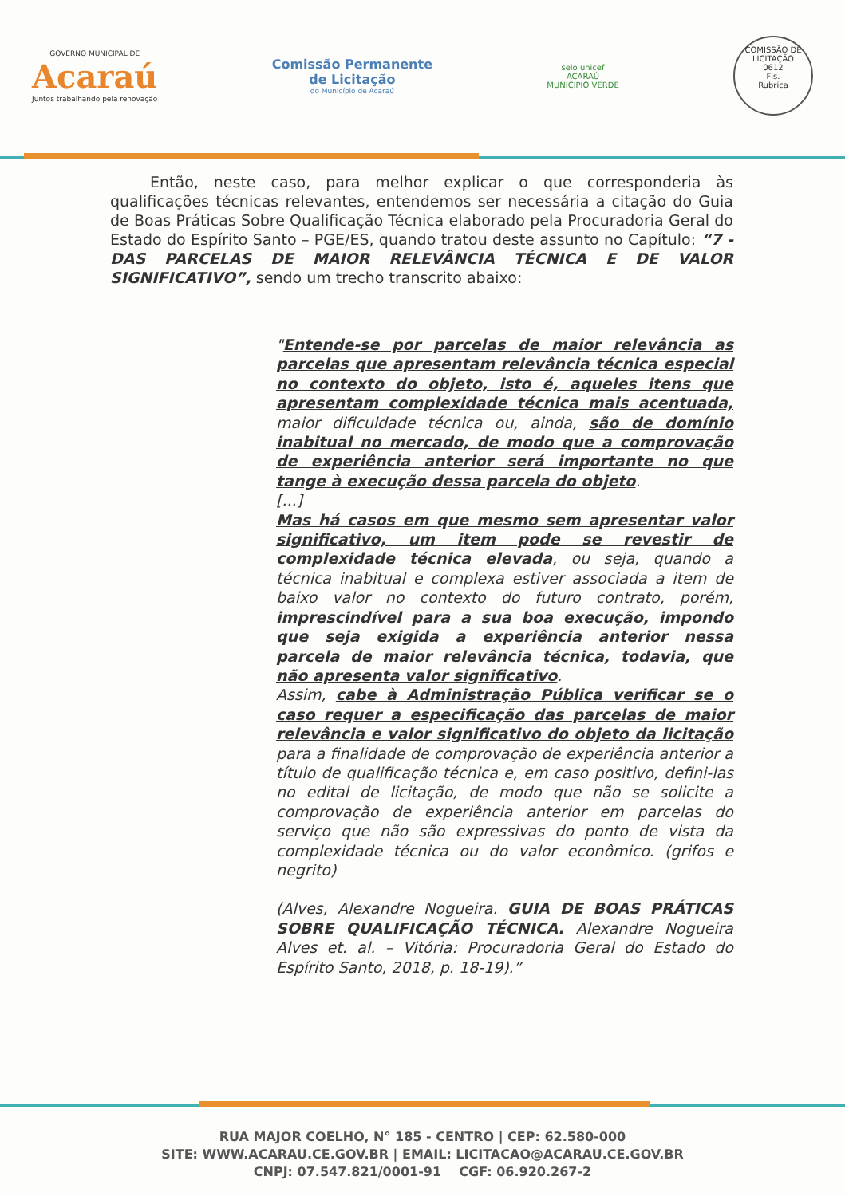GOVERNO MUNICIPAL DE
Acaraú
Juntos trabalhando pela renovação
Comissão Permanente
de Licitação
do Município de Acaraú
selo unicef
ACARAÚ
MUNICÍPIO VERDE
COMISSÃO DE LICITAÇÃO
0612
Fls.
Rubrica
Então, neste caso, para melhor explicar o que corresponderia às qualificações técnicas relevantes, entendemos ser necessária a citação do Guia de Boas Práticas Sobre Qualificação Técnica elaborado pela Procuradoria Geral do Estado do Espírito Santo – PGE/ES, quando tratou deste assunto no Capítulo: “7 - DAS PARCELAS DE MAIOR RELEVÂNCIA TÉCNICA E DE VALOR SIGNIFICATIVO”, sendo um trecho transcrito abaixo:
"Entende-se por parcelas de maior relevância as parcelas que apresentam relevância técnica especial no contexto do objeto, isto é, aqueles itens que apresentam complexidade técnica mais acentuada, maior dificuldade técnica ou, ainda, são de domínio inabitual no mercado, de modo que a comprovação de experiência anterior será importante no que tange à execução dessa parcela do objeto.
[...]
Mas há casos em que mesmo sem apresentar valor significativo, um item pode se revestir de complexidade técnica elevada, ou seja, quando a técnica inabitual e complexa estiver associada a item de baixo valor no contexto do futuro contrato, porém, imprescindível para a sua boa execução, impondo que seja exigida a experiência anterior nessa parcela de maior relevância técnica, todavia, que não apresenta valor significativo.
Assim, cabe à Administração Pública verificar se o caso requer a especificação das parcelas de maior relevância e valor significativo do objeto da licitação para a finalidade de comprovação de experiência anterior a título de qualificação técnica e, em caso positivo, defini-las no edital de licitação, de modo que não se solicite a comprovação de experiência anterior em parcelas do serviço que não são expressivas do ponto de vista da complexidade técnica ou do valor econômico. (grifos e negrito)
(Alves, Alexandre Nogueira. GUIA DE BOAS PRÁTICAS SOBRE QUALIFICAÇÃO TÉCNICA. Alexandre Nogueira Alves et. al. – Vitória: Procuradoria Geral do Estado do Espírito Santo, 2018, p. 18-19).”
RUA MAJOR COELHO, N° 185 - CENTRO | CEP: 62.580-000
SITE: WWW.ACARAU.CE.GOV.BR | EMAIL: LICITACAO@ACARAU.CE.GOV.BR
CNPJ: 07.547.821/0001-91 CGF: 06.920.267-2